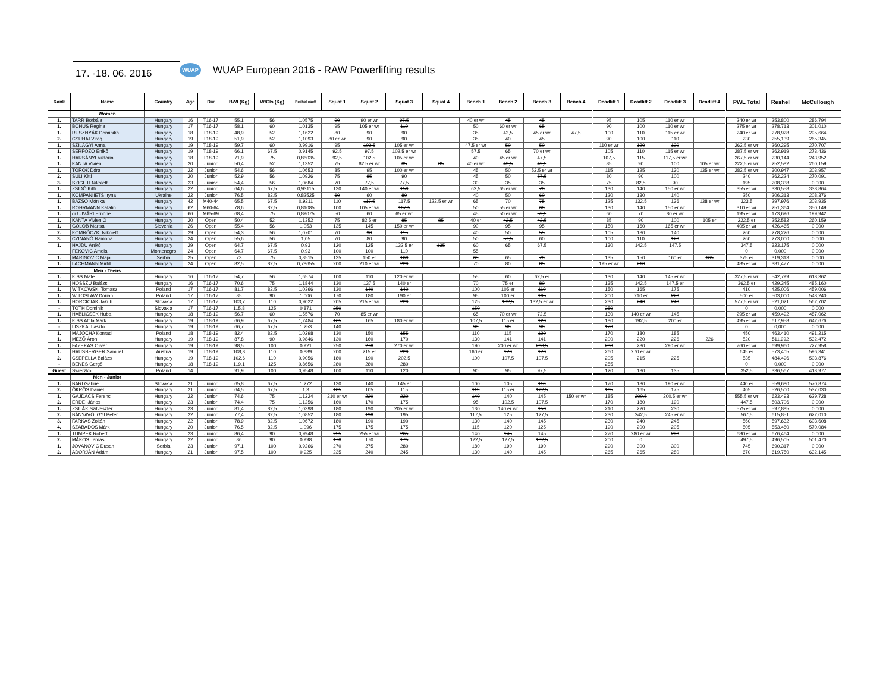17. -18. 06. 2016
WUAP
WUAP European 2016 - RAW Powerlifting results
| Rank | Name | Country | Age | Div | BWt (Kg) | WtCls (Kg) | Reshel coeff | Squat 1 | Squat 2 | Squat 3 | Squat 4 | Bench 1 | Bench 2 | Bench 3 | Bench 4 | Deadlift 1 | Deadlift 2 | Deadlift 3 | Deadlift 4 | PWL Total | Reshel | McCullough |
| --- | --- | --- | --- | --- | --- | --- | --- | --- | --- | --- | --- | --- | --- | --- | --- | --- | --- | --- | --- | --- | --- | --- |
| | Women | | | | | | | | | | | | | | | | | | | | | |
| 1. | TARR Borbála | Hungary | 16 | T16-17 | 55,1 | 56 | 1,0575 | 90 | 90 er wr | 97,5 | | 40 er wr | 45 | 45 | | 95 | 105 | 110 er wr | | 240 er wr | 253,800 | 286,794 |
| 1. | BOHUS Regina | Hungary | 17 | T16-17 | 58,1 | 60 | 1,0135 | 95 | 105 er wr | 110 | | 50 | 60 er wr | 65 | | 90 | 100 | 110 er wr | | 275 er wr | 278,713 | 301,010 |
| 1. | RUSZNYÁK Dominika | Hungary | 18 | T18-19 | 48,9 | 52 | 1,1622 | 80 | 90 | 90 | | 35 | 42,5 | 45 er wr | 47,5 | 100 | 110 | 115 er wr | | 240 er wr | 278,928 | 295,664 |
| 2. | CSUHAI Virág | Hungary | 19 | T18-19 | 51,9 | 52 | 1,1093 | 80 er wr | 90 | 90 | | 35 | 40 | 45 | | 90 | 100 | 110 | | 230 | 255,139 | 265,345 |
| 1. | SZILÁGYI Anna | Hungary | 19 | T18-19 | 59,7 | 60 | 0,9916 | 95 | 102,5 | 105 er wr | | 47,5 er wr | 50 | 50 | | 110 er wr | 120 | 120 | | 262,5 er wr | 260,295 | 270,707 |
| 1. | SERFŐZŐ Enikő | Hungary | 19 | T18-19 | 66,1 | 67,5 | 0,9145 | 92,5 | 97,5 | 102,5 er wr | | 57,5 | 65 | 70 er wr | | 105 | 110 | 115 er wr | | 287,5 er wr | 262,919 | 273,436 |
| 1. | HARSÁNYI Viktória | Hungary | 18 | T18-19 | 71,9 | 75 | 0,86035 | 92,5 | 102,5 | 105 er wr | | 40 | 45 er wr | 47,5 | | 107,5 | 115 | 117,5 er wr | | 267,5 er wr | 230,144 | 243,952 |
| 1. | KANTA Vivien | Hungary | 20 | Junior | 50,4 | 52 | 1,1352 | 75 | 82,5 er wr | 85 | 85 | 40 er wr | 42,5 | 42,5 | | 85 | 90 | 100 | 105 er wr | 222,5 er wr | 252,582 | 260,159 |
| 1. | TÖRÖK Dóra | Hungary | 22 | Junior | 54,6 | 56 | 1,0653 | 85 | 95 | 100 er wr | | 45 | 50 | 52,5 er wr | | 115 | 125 | 130 | 135 er wr | 282,5 er wr | 300,947 | 303,957 |
| 2. | SÜLI Kitti | Hungary | 20 | Junior | 52,9 | 56 | 1,0926 | 75 | 85 | 90 | | 45 | 50 | 57,5 | | 80 | 90 | 100 | | 240 | 262,224 | 270,091 |
| 3. | SZIGETI Nikolett | Hungary | 23 | Junior | 54,4 | 56 | 1,0684 | 70 | 77,5 | 77,5 | | 30 | 35 | 35 | | 75 | 82,5 | 90 | | 195 | 208,338 | 0,000 |
| 1. | ZSIDÓ Kitti | Hungary | 22 | Junior | 64,6 | 67,5 | 0,93115 | 130 | 140 er wr | 150 | | 62,5 | 65 er wr | 70 | | 130 | 140 | 150 er wr | | 355 er wr | 330,558 | 333,864 |
| 1. | KOMPANIIETS Iryna | Ukraine | 22 | Junior | 76,5 | 82,5 | 0,82525 | 60 | 60 | 80 | | 40 | 50 | 60 | | 120 | 130 | 140 | | 250 | 206,313 | 208,376 |
| 1. | BAZSÓ Mónika | Hungary | 42 | M40-44 | 65,5 | 67,5 | 0,9211 | 110 | 117,5 | 117,5 | 122,5 er wr | 65 | 70 | 75 | | 125 | 132,5 | 136 | 138 er wr | 323,5 | 297,976 | 303,935 |
| 1. | ROHRMANN Katalin | Hungary | 62 | M60-64 | 78,6 | 82,5 | 0,81085 | 100 | 105 er wr | 107,5 | | 50 | 55 er wr | 60 | | 130 | 140 | 150 er wr | | 310 er wr | 251,364 | 350,149 |
| 1. | dr.UJVÁRI Ernőné | Hungary | 66 | M65-69 | 68,4 | 75 | 0,89075 | 50 | 60 | 65 er wr | | 45 | 50 er wr | 52,5 | | 60 | 70 | 80 er wr | | 195 er wr | 173,696 | 199,942 |
| 1. | KANTA Vivien O | Hungary | 20 | Open | 50,4 | 52 | 1,1352 | 75 | 82,5 er | 85 | 85 | 40 er | 42,5 | 42,5 | | 85 | 90 | 100 | 105 er | 222,5 er | 252,582 | 260,159 |
| 1. | GOLOB Marisa | Slovenia | 26 | Open | 55,4 | 56 | 1,053 | 135 | 145 | 150 er wr | | 90 | 95 | 95 | | 150 | 160 | 165 er wr | | 405 er wr | 426,465 | 0,000 |
| 2. | KOMRÓCZKI Nikolett | Hungary | 29 | Open | 54,3 | 56 | 1,0701 | 70 | 90 | 115 | | 40 | 50 | 55 | | 105 | 130 | 140 | | 260 | 278,226 | 0,000 |
| 3. | CZINANÓ Ramóna | Hungary | 24 | Open | 55,6 | 56 | 1,05 | 70 | 80 | 90 | | 50 | 57,5 | 60 | | 100 | 110 | 120 | | 260 | 273,000 | 0,000 |
| 1. | HAJDU Anikó | Hungary | 29 | Open | 64,7 | 67,5 | 0,93 | 120 | 125 | 132,5 er | 135 | 60 | 65 | 67,5 | | 130 | 142,5 | 147,5 | | 347,5 | 323,175 | 0,000 |
| | FEKOVIC Amela | Montenegro | 24 | Open | 64,7 | 67,5 | 0,93 | 100 | 100 | 110 | | 55 | | | | | | | | 0 | 0,000 | 0,000 |
| 1. | MARINOVIC Maja | Serbia | 25 | Open | 73 | 75 | 0,8515 | 135 | 150 er | 160 | | 65 | 65 | 70 | | 135 | 150 | 160 er | 165 | 375 er | 319,313 | 0,000 |
| 1. | LACHMANN Mirtill | Hungary | 24 | Open | 82,5 | 82,5 | 0,78655 | 200 | 210 er wr | 220 | | 70 | 80 | 85 | | 195 er wr | 210 | | | 485 er wr | 381,477 | 0,000 |
| | Men - Teens | | | | | | | | | | | | | | | | | | | | | |
| 1. | KISS Máté | Hungary | 16 | T16-17 | 54,7 | 56 | 1,6574 | 100 | 110 | 120 er wr | | 55 | 60 | 62,5 er | | 130 | 140 | 145 er wr | | 327,5 er wr | 542,799 | 613,362 |
| 1. | HOSSZU Balázs | Hungary | 16 | T16-17 | 70,6 | 75 | 1,1844 | 130 | 137,5 | 140 er | | 70 | 75 er | 80 | | 135 | 142,5 | 147,5 er | | 362,5 er | 429,345 | 485,160 |
| 1. | WITKOWSKI Tomasz | Poland | 17 | T16-17 | 81,7 | 82,5 | 1,0366 | 130 | 140 | 140 | | 100 | 105 er | 110 | | 150 | 165 | 175 | | 410 | 425,006 | 459,006 |
| 1. | WITOSLAW Dorian | Poland | 17 | T16-17 | 85 | 90 | 1,006 | 170 | 180 | 190 er | | 95 | 100 er | 105 | | 200 | 210 er | 220 | | 500 er | 503,000 | 543,240 |
| 1. | HORCICIAK Jakub | Slovakia | 17 | T16-17 | 103,7 | 110 | 0,9022 | 205 | 215 er wr | 220 | | 125 | 132,5 | 132,5 er wr | | 230 | 240 | 240 | | 577,5 er wr | 521,021 | 562,702 |
| - | TÓTH Dominik | Slovakia | 17 | T16-17 | 115,8 | 125 | 0,871 | 250 | | | | 150 | | | | 250 | | | | 0 | 0,000 | 0,000 |
| 1. | HABLICSEK Huba | Hungary | 18 | T18-19 | 56,7 | 60 | 1,5576 | 70 | 85 er wr | | | 65 | 70 er wr | 72,5 | | 130 | 140 er wr | 145 | | 295 er wr | 459,492 | 487,062 |
| 1. | KISS Attila Márk | Hungary | 19 | T18-19 | 66,9 | 67,5 | 1,2484 | 165 | 165 | 180 er wr | | 107,5 | 115 er | 120 | | 180 | 192,5 | 200 er | | 495 er wr | 617,958 | 642,676 |
| - | LISZKAI László | Hungary | 19 | T18-19 | 66,7 | 67,5 | 1,253 | 140 | | | | 90 | 90 | 90 | | 170 | | | | 0 | 0,000 | 0,000 |
| 1. | MAJOCHA Konrad | Poland | 18 | T18-19 | 82,4 | 82,5 | 1,0298 | 130 | 150 | 155 | | 110 | 115 | 120 | | 170 | 180 | 185 | | 450 | 463,410 | 491,215 |
| 1. | MEZŐ Áron | Hungary | 19 | T18-19 | 87,8 | 90 | 0,9846 | 130 | 160 | 170 | | 130 | 141 | 141 | | 200 | 220 | 226 | 226 | 520 | 511,992 | 532,472 |
| 1. | FAZEKAS Olivér | Hungary | 19 | T18-19 | 98,5 | 100 | 0,921 | 250 | 270 | 270 er wr | | 190 | 200 er wr | 200,5 | | 280 | 280 | 290 er wr | | 760 er wr | 699,960 | 727,958 |
| 1. | HAUSBERGER Samuel | Austria | 19 | T18-19 | 108,3 | 110 | 0,889 | 200 | 215 er | 220 | | 160 er | 170 | 170 | | 260 | 270 er wr | | | 645 er | 573,405 | 596,341 |
| 2. | CSEPELLA Balázs | Hungary | 19 | T18-19 | 102,6 | 110 | 0,9056 | 180 | 190 | 202,5 | | 100 | 107,5 | 107,5 | | 205 | 215 | 225 | | 535 | 484,496 | 503,876 |
| - | BENES Gergő | Hungary | 18 | T18-19 | 119,1 | 125 | 0,8656 | 280 | 280 | 280 | | | | | | 255 | | | | 0 | 0,000 | 0,000 |
| Guest | Swierzko | Poland | 14 | | 91,9 | 100 | 0,9548 | 100 | 110 | 120 | | 90 | 95 | 97,5 | | 120 | 130 | 135 | | 352,5 | 336,567 | 413,977 |
| | Men - Junior | | | | | | | | | | | | | | | | | | | | | |
| 1. | BARI Gabriel | Slovakia | 21 | Junior | 65,8 | 67,5 | 1,272 | 130 | 140 | 145 er | | 100 | 105 | 110 | | 170 | 180 | 190 er wr | | 440 er | 559,680 | 570,874 |
| 2. | ÖKRÖS Dániel | Hungary | 21 | Junior | 64,5 | 67,5 | 1,3 | 105 | 105 | 115 | | 115 | 115 er | 122,5 | | 165 | 165 | 175 | | 405 | 526,500 | 537,030 |
| 1. | GAJDÁCS Ferenc | Hungary | 22 | Junior | 74,6 | 75 | 1,1224 | 210 er wr | 220 | 220 | | 140 | 140 | 145 | 150 er wr | 185 | 200,5 | 200,5 er wr | | 555,5 er wr | 623,493 | 629,728 |
| 2. | ERDEI János | Hungary | 23 | Junior | 74,4 | 75 | 1,1256 | 160 | 170 | 175 | | 95 | 102,5 | 107,5 | | 170 | 180 | 190 | | 447,5 | 503,706 | 0,000 |
| 1. | ZSILÁK Szilveszter | Hungary | 23 | Junior | 81,4 | 82,5 | 1,0398 | 180 | 190 | 205 er wr | | 130 | 140 er wr | 150 | | 210 | 220 | 230 | | 575 er wr | 597,885 | 0,000 |
| 2. | BÁNYAVÖLGYI Péter | Hungary | 22 | Junior | 77,4 | 82,5 | 1,0852 | 180 | 190 | 195 | | 117,5 | 125 | 127,5 | | 230 | 242,5 | 245 er wr | | 567,5 | 615,851 | 622,010 |
| 3. | FARKAS Zoltán | Hungary | 22 | Junior | 78,9 | 82,5 | 1,0672 | 180 | 190 | 190 | | 130 | 140 | 145 | | 230 | 240 | 245 | | 560 | 597,632 | 603,608 |
| 4. | SZABADOS Márk | Hungary | 20 | Junior | 76,5 | 82,5 | 1,096 | 175 | 175 | 175 | | 115 | 120 | 125 | | 190 | 200 | 205 | | 505 | 553,480 | 570,084 |
| 1. | TUMPEK Róbert | Hungary | 23 | Junior | 86,4 | 90 | 0,9948 | 255 | 255 er wr | 265 | | 140 | 145 | 145 | | 270 | 280 er wr | 290 | | 680 er wr | 676,464 | 0,000 |
| 2. | MÁKOS Tamás | Hungary | 22 | Junior | 86 | 90 | 0,998 | 170 | 170 | 175 | | 122,5 | 127,5 | 132,5 | | 200 | 0 | | | 497,5 | 496,505 | 501,470 |
| 1. | JOVANOVIC Dusan | Serbia | 23 | Junior | 97,1 | 100 | 0,9266 | 270 | 275 | 280 | | 180 | 190 | 190 | | 290 | 300 | 300 | | 745 | 690,317 | 0,000 |
| 2. | ADORJÁN Ádám | Hungary | 21 | Junior | 97,5 | 100 | 0,925 | 235 | 240 | 245 | | 130 | 140 | 145 | | 265 | 265 | 280 | | 670 | 619,750 | 632,145 |